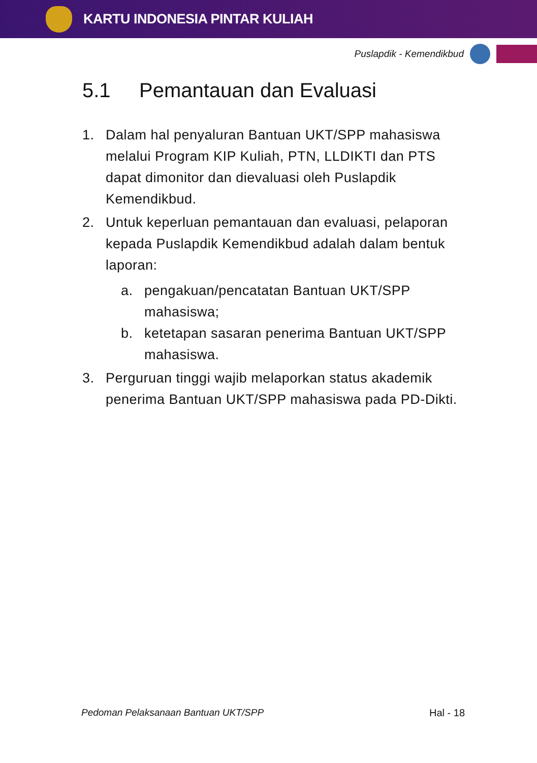KARTU INDONESIA PINTAR KULIAH
Puslapdik - Kemendikbud
5.1 Pemantauan dan Evaluasi
1. Dalam hal penyaluran Bantuan UKT/SPP mahasiswa melalui Program KIP Kuliah, PTN, LLDIKTI dan PTS dapat dimonitor dan dievaluasi oleh Puslapdik Kemendikbud.
2. Untuk keperluan pemantauan dan evaluasi, pelaporan kepada Puslapdik Kemendikbud adalah dalam bentuk laporan:
a. pengakuan/pencatatan Bantuan UKT/SPP mahasiswa;
b. ketetapan sasaran penerima Bantuan UKT/SPP mahasiswa.
3. Perguruan tinggi wajib melaporkan status akademik penerima Bantuan UKT/SPP mahasiswa pada PD-Dikti.
Pedoman Pelaksanaan Bantuan UKT/SPP Hal - 18